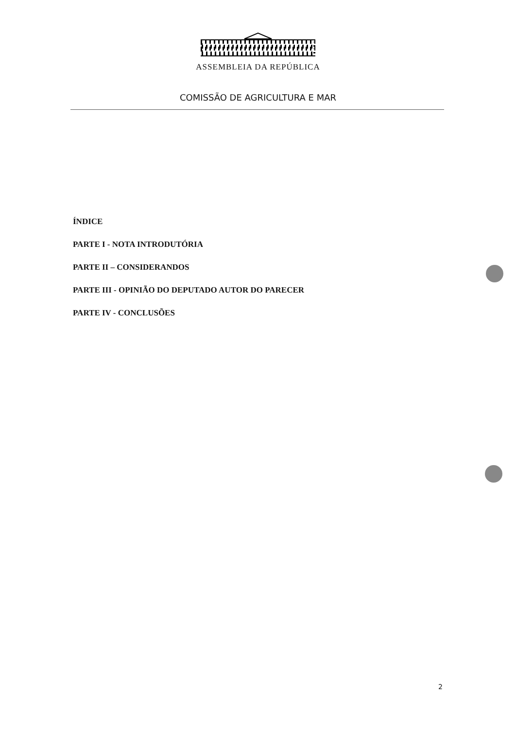ASSEMBLEIA DA REPÚBLICA
COMISSÃO DE AGRICULTURA E MAR
ÍNDICE
PARTE I - NOTA INTRODUTÓRIA
PARTE II – CONSIDERANDOS
PARTE III - OPINIÃO DO DEPUTADO AUTOR DO PARECER
PARTE IV - CONCLUSÕES
2